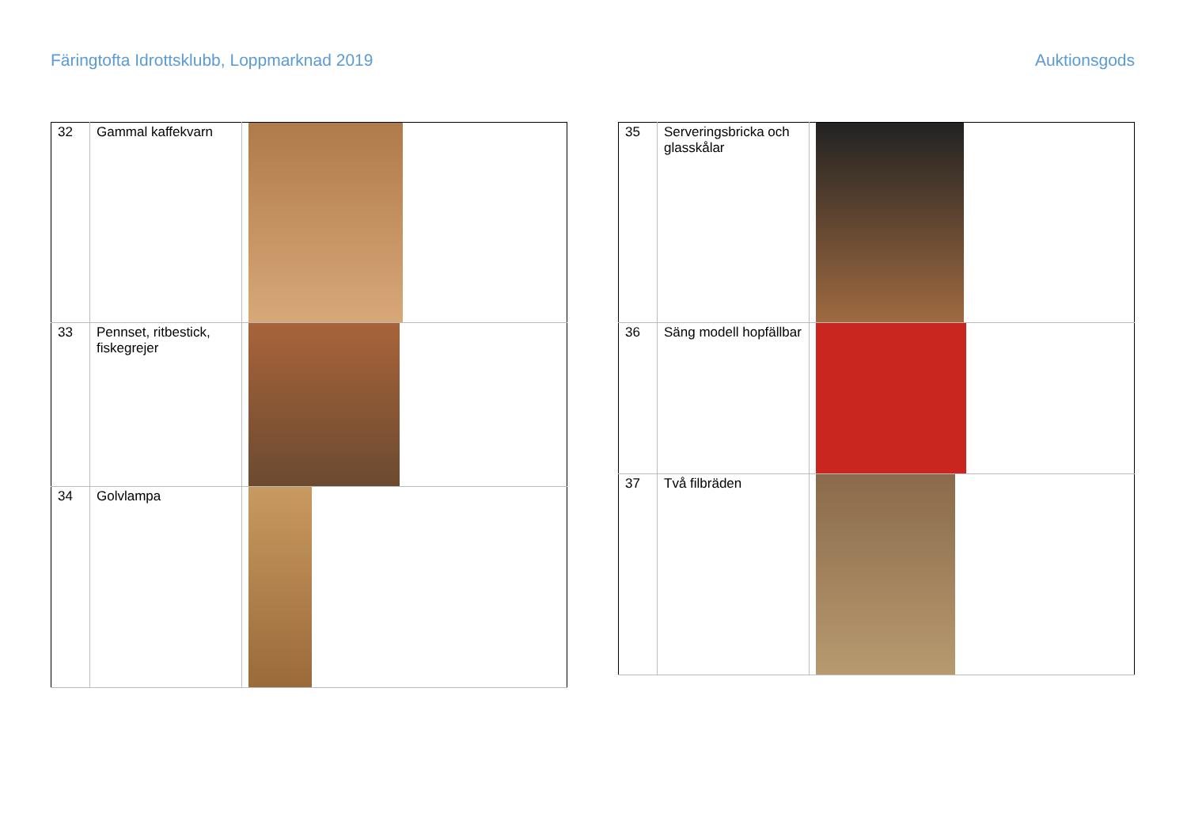Färingtofta Idrottsklubb, Loppmarknad 2019 Auktionsgods
| 32 | Gammal kaffekvarn | |
| 33 | Pennset, ritbestick, fiskegrejer | |
| 34 | Golvlampa | |
| 35 | Serveringsbricka och glasskålar | |
| 36 | Säng modell hopfällbar | |
| 37 | Två filbräden | |